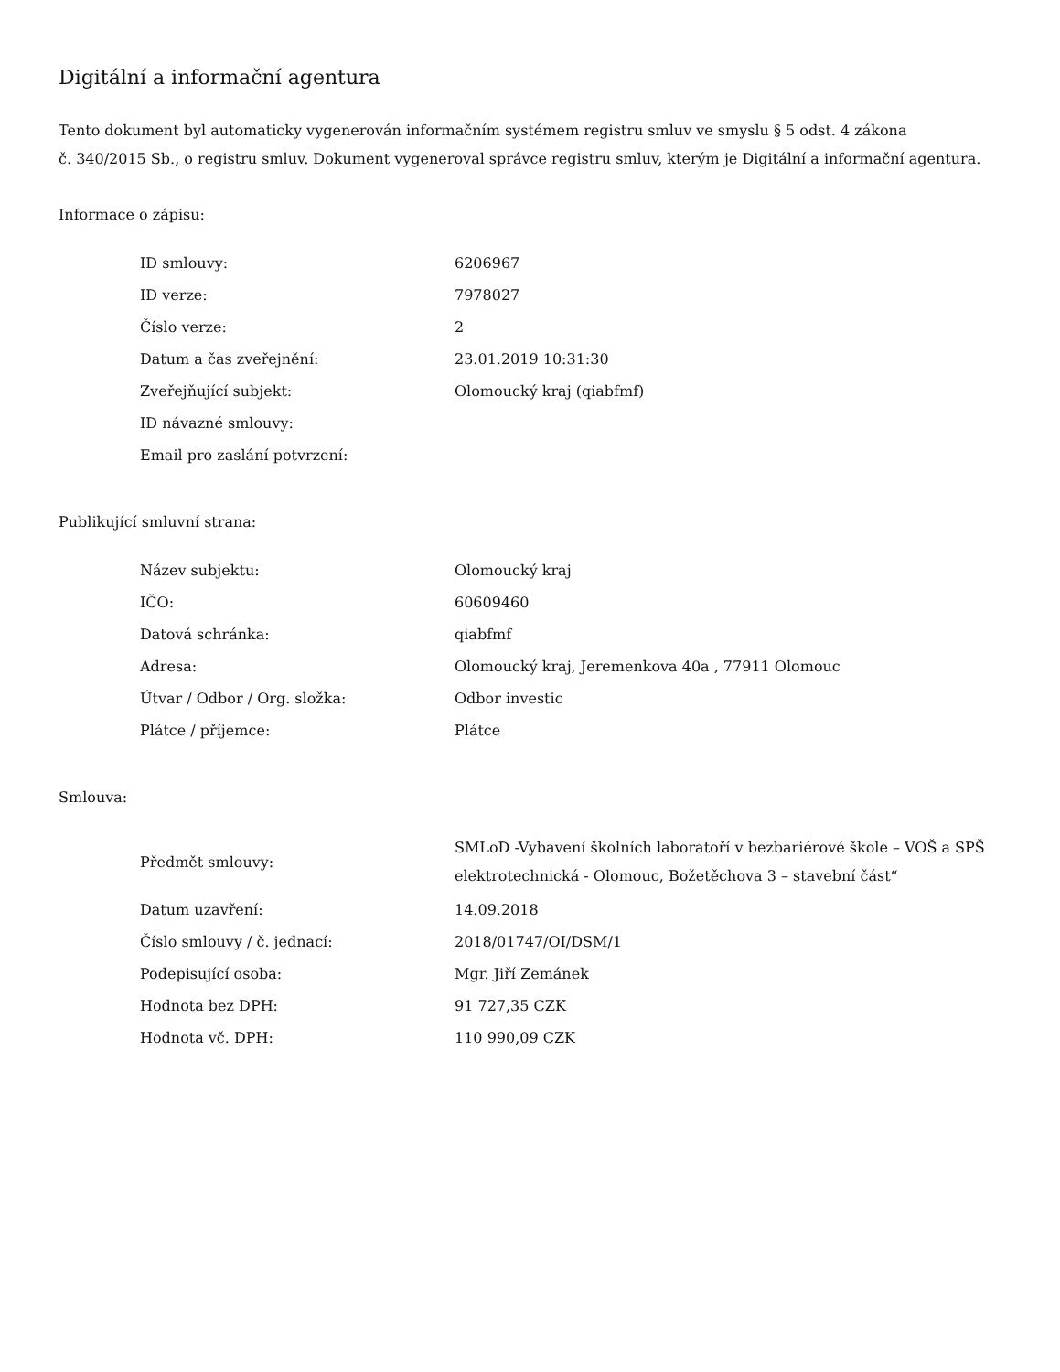Digitální a informační agentura
Tento dokument byl automaticky vygenerován informačním systémem registru smluv ve smyslu § 5 odst. 4 zákona
č. 340/2015 Sb., o registru smluv. Dokument vygeneroval správce registru smluv, kterým je Digitální a informační agentura.
Informace o zápisu:
| ID smlouvy: | 6206967 |
| ID verze: | 7978027 |
| Číslo verze: | 2 |
| Datum a čas zveřejnění: | 23.01.2019 10:31:30 |
| Zveřejňující subjekt: | Olomoucký kraj (qiabfmf) |
| ID návazné smlouvy: | |
| Email pro zaslání potvrzení: | |
Publikující smluvní strana:
| Název subjektu: | Olomoucký kraj |
| IČO: | 60609460 |
| Datová schránka: | qiabfmf |
| Adresa: | Olomoucký kraj, Jeremenkova 40a , 77911 Olomouc |
| Útvar / Odbor / Org. složka: | Odbor investic |
| Plátce / příjemce: | Plátce |
Smlouva:
| Předmět smlouvy: | SMLoD -Vybavení školních laboratoří v bezbariérové škole – VOŠ a SPŠ elektrotechnická - Olomouc, Božetěchova 3 – stavební část“ |
| Datum uzavření: | 14.09.2018 |
| Číslo smlouvy / č. jednací: | 2018/01747/OI/DSM/1 |
| Podepisující osoba: | Mgr. Jiří Zemánek |
| Hodnota bez DPH: | 91 727,35 CZK |
| Hodnota vč. DPH: | 110 990,09 CZK |